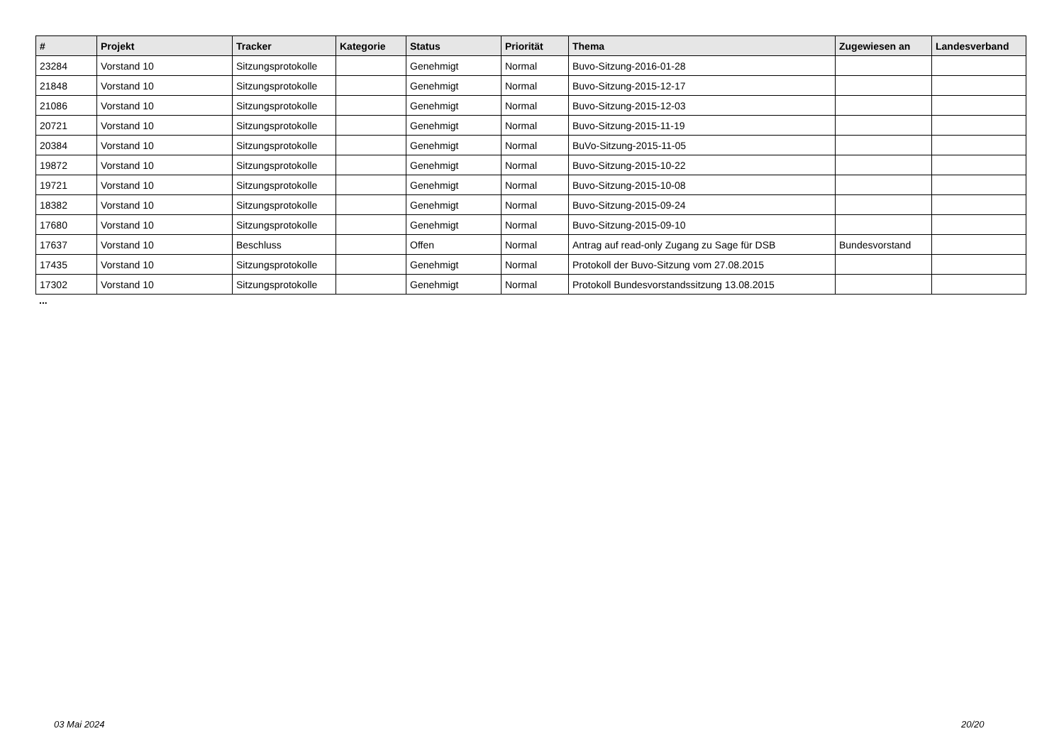| # | Projekt | Tracker | Kategorie | Status | Priorität | Thema | Zugewiesen an | Landesverband |
| --- | --- | --- | --- | --- | --- | --- | --- | --- |
| 23284 | Vorstand 10 | Sitzungsprotokolle | | Genehmigt | Normal | Buvo-Sitzung-2016-01-28 | | |
| 21848 | Vorstand 10 | Sitzungsprotokolle | | Genehmigt | Normal | Buvo-Sitzung-2015-12-17 | | |
| 21086 | Vorstand 10 | Sitzungsprotokolle | | Genehmigt | Normal | Buvo-Sitzung-2015-12-03 | | |
| 20721 | Vorstand 10 | Sitzungsprotokolle | | Genehmigt | Normal | Buvo-Sitzung-2015-11-19 | | |
| 20384 | Vorstand 10 | Sitzungsprotokolle | | Genehmigt | Normal | BuVo-Sitzung-2015-11-05 | | |
| 19872 | Vorstand 10 | Sitzungsprotokolle | | Genehmigt | Normal | Buvo-Sitzung-2015-10-22 | | |
| 19721 | Vorstand 10 | Sitzungsprotokolle | | Genehmigt | Normal | Buvo-Sitzung-2015-10-08 | | |
| 18382 | Vorstand 10 | Sitzungsprotokolle | | Genehmigt | Normal | Buvo-Sitzung-2015-09-24 | | |
| 17680 | Vorstand 10 | Sitzungsprotokolle | | Genehmigt | Normal | Buvo-Sitzung-2015-09-10 | | |
| 17637 | Vorstand 10 | Beschluss | | Offen | Normal | Antrag auf read-only Zugang zu Sage für DSB | Bundesvorstand | |
| 17435 | Vorstand 10 | Sitzungsprotokolle | | Genehmigt | Normal | Protokoll der Buvo-Sitzung vom 27.08.2015 | | |
| 17302 | Vorstand 10 | Sitzungsprotokolle | | Genehmigt | Normal | Protokoll Bundesvorstandssitzung 13.08.2015 | | |
...
03 Mai 2024 20/20